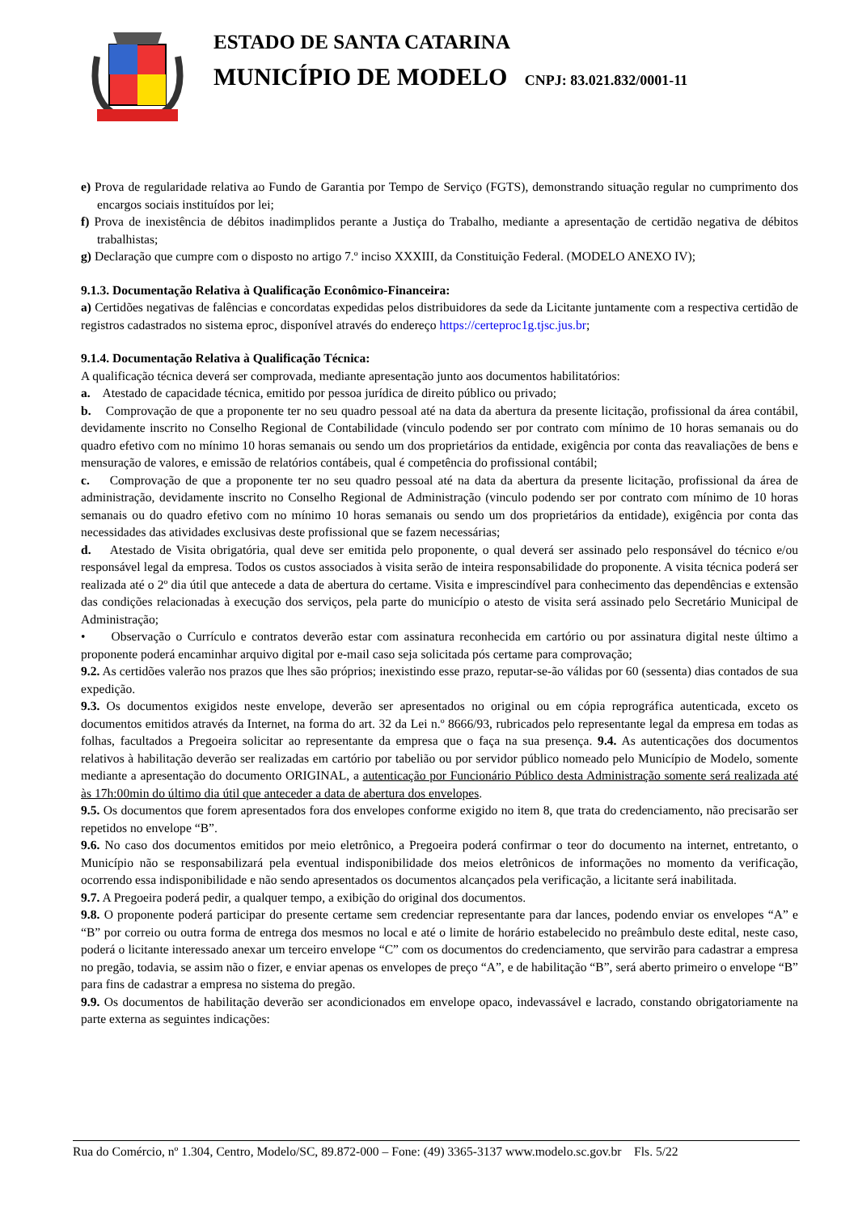ESTADO DE SANTA CATARINA
MUNICÍPIO DE MODELO CNPJ: 83.021.832/0001-11
e) Prova de regularidade relativa ao Fundo de Garantia por Tempo de Serviço (FGTS), demonstrando situação regular no cumprimento dos encargos sociais instituídos por lei;
f) Prova de inexistência de débitos inadimplidos perante a Justiça do Trabalho, mediante a apresentação de certidão negativa de débitos trabalhistas;
g) Declaração que cumpre com o disposto no artigo 7.º inciso XXXIII, da Constituição Federal. (MODELO ANEXO IV);
9.1.3. Documentação Relativa à Qualificação Econômico-Financeira:
a) Certidões negativas de falências e concordatas expedidas pelos distribuidores da sede da Licitante juntamente com a respectiva certidão de registros cadastrados no sistema eproc, disponível através do endereço https://certeproc1g.tjsc.jus.br;
9.1.4. Documentação Relativa à Qualificação Técnica:
A qualificação técnica deverá ser comprovada, mediante apresentação junto aos documentos habilitatórios:
a. Atestado de capacidade técnica, emitido por pessoa jurídica de direito público ou privado;
b. Comprovação de que a proponente ter no seu quadro pessoal até na data da abertura da presente licitação, profissional da área contábil, devidamente inscrito no Conselho Regional de Contabilidade (vinculo podendo ser por contrato com mínimo de 10 horas semanais ou do quadro efetivo com no mínimo 10 horas semanais ou sendo um dos proprietários da entidade, exigência por conta das reavaliações de bens e mensuração de valores, e emissão de relatórios contábeis, qual é competência do profissional contábil;
c. Comprovação de que a proponente ter no seu quadro pessoal até na data da abertura da presente licitação, profissional da área de administração, devidamente inscrito no Conselho Regional de Administração (vinculo podendo ser por contrato com mínimo de 10 horas semanais ou do quadro efetivo com no mínimo 10 horas semanais ou sendo um dos proprietários da entidade), exigência por conta das necessidades das atividades exclusivas deste profissional que se fazem necessárias;
d. Atestado de Visita obrigatória, qual deve ser emitida pelo proponente, o qual deverá ser assinado pelo responsável do técnico e/ou responsável legal da empresa. Todos os custos associados à visita serão de inteira responsabilidade do proponente. A visita técnica poderá ser realizada até o 2º dia útil que antecede a data de abertura do certame. Visita e imprescindível para conhecimento das dependências e extensão das condições relacionadas à execução dos serviços, pela parte do município o atesto de visita será assinado pelo Secretário Municipal de Administração;
• Observação o Currículo e contratos deverão estar com assinatura reconhecida em cartório ou por assinatura digital neste último a proponente poderá encaminhar arquivo digital por e-mail caso seja solicitada pós certame para comprovação;
9.2. As certidões valerão nos prazos que lhes são próprios; inexistindo esse prazo, reputar-se-ão válidas por 60 (sessenta) dias contados de sua expedição.
9.3. Os documentos exigidos neste envelope, deverão ser apresentados no original ou em cópia reprográfica autenticada, exceto os documentos emitidos através da Internet, na forma do art. 32 da Lei n.º 8666/93, rubricados pelo representante legal da empresa em todas as folhas, facultados a Pregoeira solicitar ao representante da empresa que o faça na sua presença. 9.4. As autenticações dos documentos relativos à habilitação deverão ser realizadas em cartório por tabelião ou por servidor público nomeado pelo Município de Modelo, somente mediante a apresentação do documento ORIGINAL, a autenticação por Funcionário Público desta Administração somente será realizada até às 17h:00min do último dia útil que anteceder a data de abertura dos envelopes.
9.5. Os documentos que forem apresentados fora dos envelopes conforme exigido no item 8, que trata do credenciamento, não precisarão ser repetidos no envelope “B”.
9.6. No caso dos documentos emitidos por meio eletrônico, a Pregoeira poderá confirmar o teor do documento na internet, entretanto, o Município não se responsabilizará pela eventual indisponibilidade dos meios eletrônicos de informações no momento da verificação, ocorrendo essa indisponibilidade e não sendo apresentados os documentos alcançados pela verificação, a licitante será inabilitada.
9.7. A Pregoeira poderá pedir, a qualquer tempo, a exibição do original dos documentos.
9.8. O proponente poderá participar do presente certame sem credenciar representante para dar lances, podendo enviar os envelopes “A” e “B” por correio ou outra forma de entrega dos mesmos no local e até o limite de horário estabelecido no preâmbulo deste edital, neste caso, poderá o licitante interessado anexar um terceiro envelope “C” com os documentos do credenciamento, que servirão para cadastrar a empresa no pregão, todavia, se assim não o fizer, e enviar apenas os envelopes de preço “A”, e de habilitação “B”, será aberto primeiro o envelope “B” para fins de cadastrar a empresa no sistema do pregão.
9.9. Os documentos de habilitação deverão ser acondicionados em envelope opaco, indevassável e lacrado, constando obrigatoriamente na parte externa as seguintes indicações:
Rua do Comércio, nº 1.304, Centro, Modelo/SC, 89.872-000 – Fone: (49) 3365-3137 www.modelo.sc.gov.br Fls. 5/22